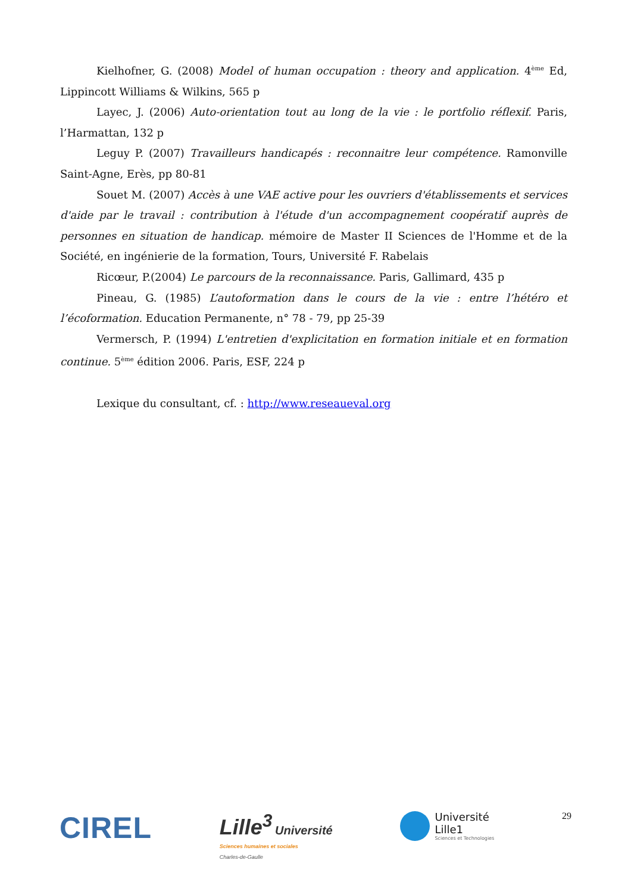Kielhofner, G. (2008) Model of human occupation : theory and application. 4<sup>ème</sup> Ed, Lippincott Williams & Wilkins, 565 p
Layec, J. (2006) Auto-orientation tout au long de la vie : le portfolio réflexif. Paris, l’Harmattan, 132 p
Leguy P. (2007) Travailleurs handicapés : reconnaitre leur compétence. Ramonville Saint-Agne, Erès, pp 80-81
Souet M. (2007) Accès à une VAE active pour les ouvriers d'établissements et services d'aide par le travail : contribution à l'étude d'un accompagnement coopératif auprès de personnes en situation de handicap. mémoire de Master II Sciences de l'Homme et de la Société, en ingénierie de la formation, Tours, Université F. Rabelais
Ricœur, P.(2004) Le parcours de la reconnaissance. Paris, Gallimard, 435 p
Pineau, G. (1985) L’autoformation dans le cours de la vie : entre l’hétéro et l’écoformation. Education Permanente, n° 78 - 79, pp 25-39
Vermersch, P. (1994) L'entretien d'explicitation en formation initiale et en formation continue. 5<sup>ème</sup> édition 2006. Paris, ESF, 224 p
Lexique du consultant, cf. : http://www.reseaueval.org
CIREL
Lille<sup>3</sup> Université
Sciences humaines et sociales
Charles-de-Gaulle
Université
Lille1
Sciences et Technologies
29